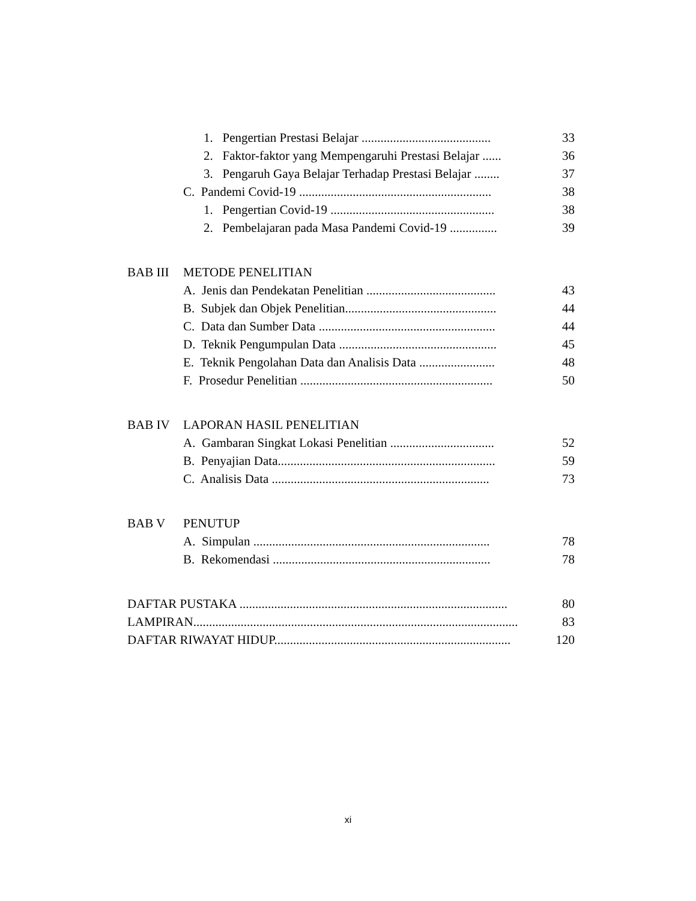1. Pengertian Prestasi Belajar ......................................... 33
2. Faktor-faktor yang Mempengaruhi Prestasi Belajar ...... 36
3. Pengaruh Gaya Belajar Terhadap Prestasi Belajar ........ 37
C. Pandemi Covid-19 ............................................................. 38
1. Pengertian Covid-19 .................................................... 38
2. Pembelajaran pada Masa Pandemi Covid-19 ............... 39
BAB III METODE PENELITIAN
A. Jenis dan Pendekatan Penelitian ......................................... 43
B. Subjek dan Objek Penelitian................................................ 44
C. Data dan Sumber Data ........................................................ 44
D. Teknik Pengumpulan Data .................................................. 45
E. Teknik Pengolahan Data dan Analisis Data ........................ 48
F. Prosedur Penelitian ............................................................. 50
BAB IV LAPORAN HASIL PENELITIAN
A. Gambaran Singkat Lokasi Penelitian ................................. 52
B. Penyajian Data..................................................................... 59
C. Analisis Data ..................................................................... 73
BAB V PENUTUP
A. Simpulan ........................................................................... 78
B. Rekomendasi ..................................................................... 78
DAFTAR PUSTAKA ..................................................................................... 80
LAMPIRAN....................................................................................................... 83
DAFTAR RIWAYAT HIDUP........................................................................... 120
xi